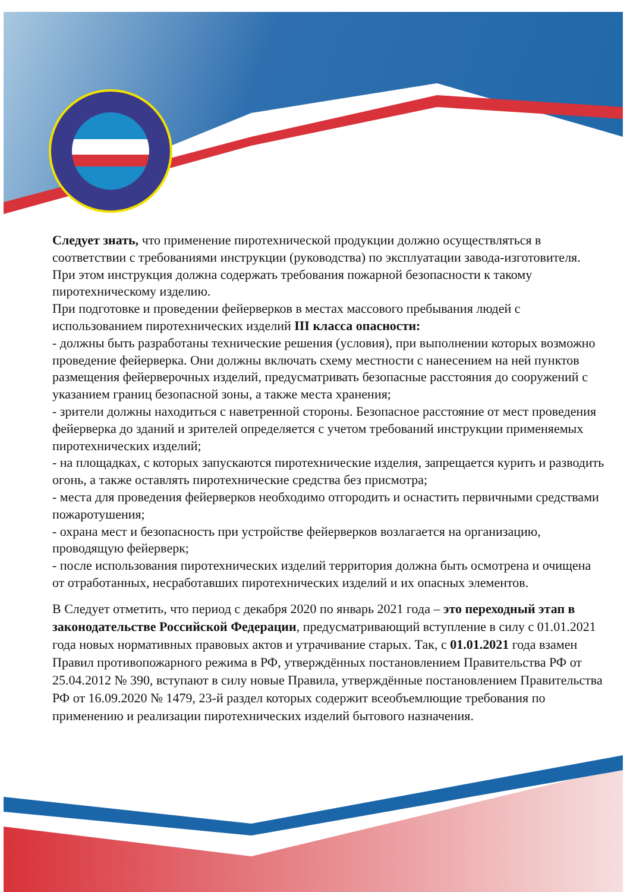Следует знать, что применение пиротехнической продукции должно осуществляться в соответствии с требованиями инструкции (руководства) по эксплуатации завода-изготовителя.
При этом инструкция должна содержать требования пожарной безопасности к такому пиротехническому изделию.
При подготовке и проведении фейерверков в местах массового пребывания людей с использованием пиротехнических изделий III класса опасности:
- должны быть разработаны технические решения (условия), при выполнении которых возможно проведение фейерверка. Они должны включать схему местности с нанесением на ней пунктов размещения фейерверочных изделий, предусматривать безопасные расстояния до сооружений с указанием границ безопасной зоны, а также места хранения;
- зрители должны находиться с наветренной стороны. Безопасное расстояние от мест проведения фейерверка до зданий и зрителей определяется с учетом требований инструкции применяемых пиротехнических изделий;
- на площадках, с которых запускаются пиротехнические изделия, запрещается курить и разводить огонь, а также оставлять пиротехнические средства без присмотра;
- места для проведения фейерверков необходимо отгородить и оснастить первичными средствами пожаротушения;
- охрана мест и безопасность при устройстве фейерверков возлагается на организацию, проводящую фейерверк;
- после использования пиротехнических изделий территория должна быть осмотрена и очищена от отработанных, несработавших пиротехнических изделий и их опасных элементов.
В Следует отметить, что период с декабря 2020 по январь 2021 года – это переходный этап в законодательстве Российской Федерации, предусматривающий вступление в силу с 01.01.2021 года новых нормативных правовых актов и утрачивание старых. Так, с 01.01.2021 года взамен Правил противопожарного режима в РФ, утверждённых постановлением Правительства РФ от 25.04.2012 № 390, вступают в силу новые Правила, утверждённые постановлением Правительства РФ от 16.09.2020 № 1479, 23-й раздел которых содержит всеобъемлющие требования по применению и реализации пиротехнических изделий бытового назначения.